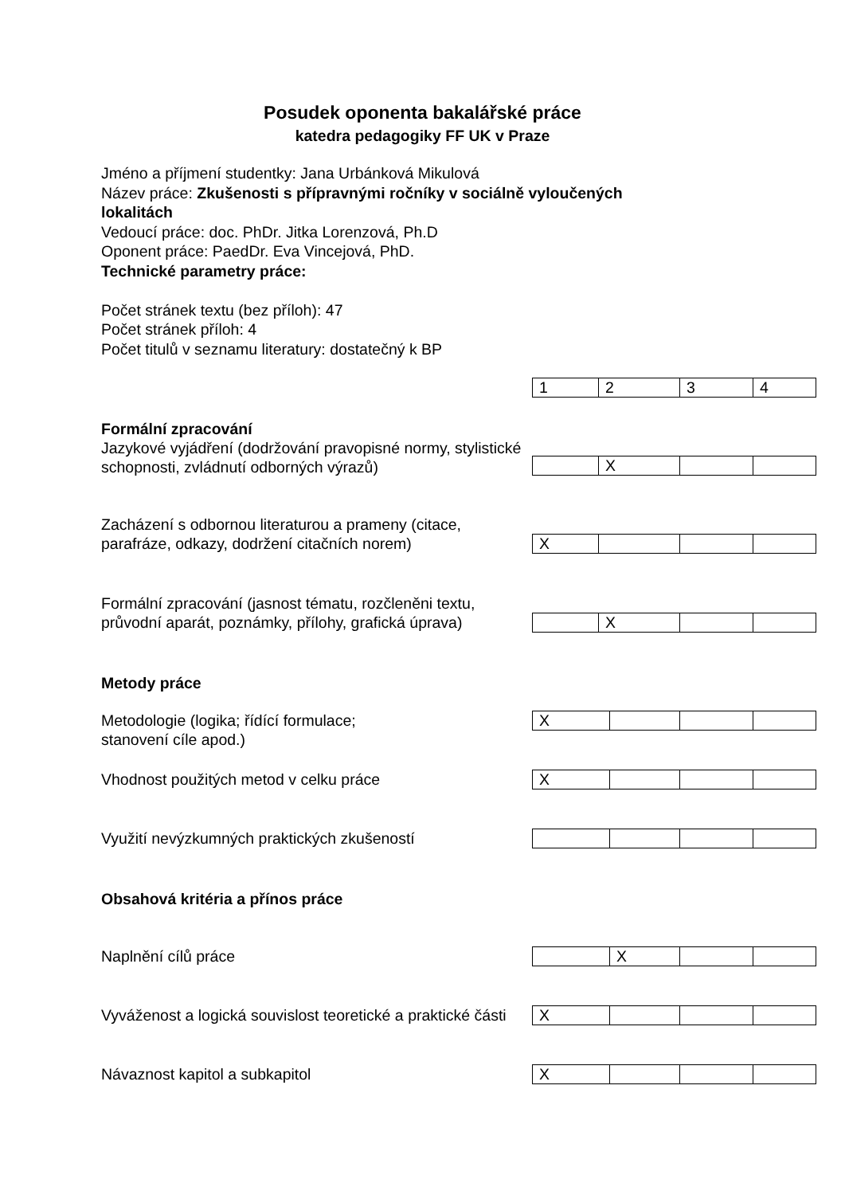Posudek oponenta bakalářské práce
katedra pedagogiky FF UK v Praze
Jméno a příjmení studentky: Jana Urbánková Mikulová
Název práce: Zkušenosti s přípravnými ročníky v sociálně vyloučených lokalitách
Vedoucí práce: doc. PhDr. Jitka Lorenzová, Ph.D
Oponent práce: PaedDr. Eva Vincejová, PhD.
Technické parametry práce:
Počet stránek textu (bez příloh): 47
Počet stránek příloh: 4
Počet titulů v seznamu literatury: dostatečný k BP
| 1 | 2 | 3 | 4 |
Formální zpracování
Jazykové vyjádření (dodržování pravopisné normy, stylistické schopnosti, zvládnutí odborných výrazů)
| | X | | |
Zacházení s odbornou literaturou a prameny (citace, parafráze, odkazy, dodržení citačních norem)
| X | | | |
Formální zpracování (jasnost tématu, rozčleněni textu, průvodní aparát, poznámky, přílohy, grafická úprava)
| | X | | |
Metody práce
Metodologie (logika; řídící formulace;
stanovení cíle apod.)
| X | | | |
Vhodnost použitých metod v celku práce
| X | | | |
Využití nevýzkumných praktických zkušeností
Obsahová kritéria a přínos práce
Naplnění cílů práce
| | X | | |
Vyváženost a logická souvislost teoretické a praktické části
| X | | | |
Návaznost kapitol a subkapitol
| X | | | |